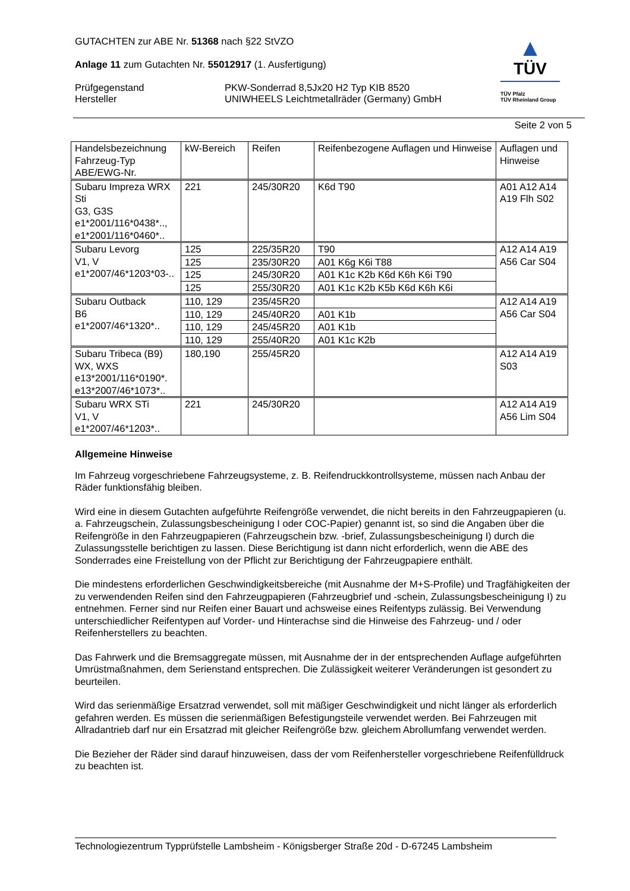GUTACHTEN zur ABE Nr. 51368 nach §22 StVZO
Anlage 11 zum Gutachten Nr. 55012917 (1. Ausfertigung)
Prüfgegenstand PKW-Sonderrad 8,5Jx20 H2 Typ KIB 8520
Hersteller UNIWHEELS Leichtmetallräder (Germany) GmbH
▲
TÜV
TÜV Pfalz
TÜV Rheinland Group
Seite 2 von 5
| Handelsbezeichnung Fahrzeug-Typ ABE/EWG-Nr. | kW-Bereich | Reifen | Reifenbezogene Auflagen und Hinweise | Auflagen und Hinweise |
| --- | --- | --- | --- | --- |
| Subaru Impreza WRX Sti G3, G3S e1*2001/116*0438*.., e1*2001/116*0460*.. | 221 | 245/30R20 | K6d T90 | A01 A12 A14 A19 Flh S02 |
| Subaru Levorg V1, V e1*2007/46*1203*03-.. | 125 | 225/35R20 | T90 | A12 A14 A19 A56 Car S04 |
| | 125 | 235/30R20 | A01 K6g K6i T88 | |
| | 125 | 245/30R20 | A01 K1c K2b K6d K6h K6i T90 | |
| | 125 | 255/30R20 | A01 K1c K2b K5b K6d K6h K6i | |
| Subaru Outback B6 e1*2007/46*1320*.. | 110, 129 | 235/45R20 | | A12 A14 A19 A56 Car S04 |
| | 110, 129 | 245/40R20 | A01 K1b | |
| | 110, 129 | 245/45R20 | A01 K1b | |
| | 110, 129 | 255/40R20 | A01 K1c K2b | |
| Subaru Tribeca (B9) WX, WXS e13*2001/116*0190*. e13*2007/46*1073*.. | 180,190 | 255/45R20 | | A12 A14 A19 S03 |
| Subaru WRX STi V1, V e1*2007/46*1203*.. | 221 | 245/30R20 | | A12 A14 A19 A56 Lim S04 |
Allgemeine Hinweise
Im Fahrzeug vorgeschriebene Fahrzeugsysteme, z. B. Reifendruckkontrollsysteme, müssen nach Anbau der Räder funktionsfähig bleiben.
Wird eine in diesem Gutachten aufgeführte Reifengröße verwendet, die nicht bereits in den Fahrzeugpapieren (u. a. Fahrzeugschein, Zulassungsbescheinigung I oder COC-Papier) genannt ist, so sind die Angaben über die Reifengröße in den Fahrzeugpapieren (Fahrzeugschein bzw. -brief, Zulassungsbescheinigung I) durch die Zulassungsstelle berichtigen zu lassen. Diese Berichtigung ist dann nicht erforderlich, wenn die ABE des Sonderrades eine Freistellung von der Pflicht zur Berichtigung der Fahrzeugpapiere enthält.
Die mindestens erforderlichen Geschwindigkeitsbereiche (mit Ausnahme der M+S-Profile) und Tragfähigkeiten der zu verwendenden Reifen sind den Fahrzeugpapieren (Fahrzeugbrief und -schein, Zulassungsbescheinigung I) zu entnehmen. Ferner sind nur Reifen einer Bauart und achsweise eines Reifentyps zulässig. Bei Verwendung unterschiedlicher Reifentypen auf Vorder- und Hinterachse sind die Hinweise des Fahrzeug- und / oder Reifenherstellers zu beachten.
Das Fahrwerk und die Bremsaggregate müssen, mit Ausnahme der in der entsprechenden Auflage aufgeführten Umrüstmaßnahmen, dem Serienstand entsprechen. Die Zulässigkeit weiterer Veränderungen ist gesondert zu beurteilen.
Wird das serienmäßige Ersatzrad verwendet, soll mit mäßiger Geschwindigkeit und nicht länger als erforderlich gefahren werden. Es müssen die serienmäßigen Befestigungsteile verwendet werden. Bei Fahrzeugen mit Allradantrieb darf nur ein Ersatzrad mit gleicher Reifengröße bzw. gleichem Abrollumfang verwendet werden.
Die Bezieher der Räder sind darauf hinzuweisen, dass der vom Reifenhersteller vorgeschriebene Reifenfülldruck zu beachten ist.
Technologiezentrum Typprüfstelle Lambsheim - Königsberger Straße 20d - D-67245 Lambsheim